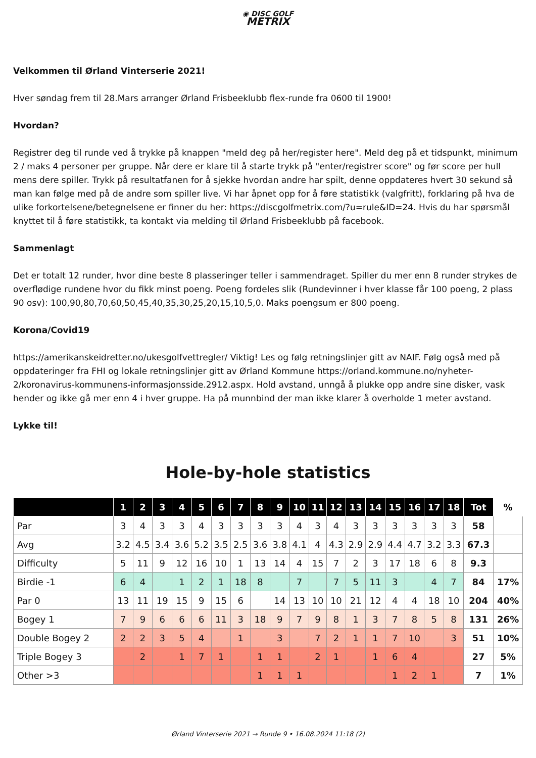◉ DISC GOLF
METRIX
Velkommen til Ørland Vinterserie 2021!
Hver søndag frem til 28.Mars arranger Ørland Frisbeeklubb flex-runde fra 0600 til 1900!
Hvordan?
Registrer deg til runde ved å trykke på knappen "meld deg på her/register here". Meld deg på et tidspunkt, minimum 2 / maks 4 personer per gruppe. Når dere er klare til å starte trykk på "enter/registrer score" og før score per hull mens dere spiller. Trykk på resultatfanen for å sjekke hvordan andre har spilt, denne oppdateres hvert 30 sekund så man kan følge med på de andre som spiller live. Vi har åpnet opp for å føre statistikk (valgfritt), forklaring på hva de ulike forkortelsene/betegnelsene er finner du her: https://discgolfmetrix.com/?u=rule&ID=24. Hvis du har spørsmål knyttet til å føre statistikk, ta kontakt via melding til Ørland Frisbeeklubb på facebook.
Sammenlagt
Det er totalt 12 runder, hvor dine beste 8 plasseringer teller i sammendraget. Spiller du mer enn 8 runder strykes de overflødige rundene hvor du fikk minst poeng. Poeng fordeles slik (Rundevinner i hver klasse får 100 poeng, 2 plass 90 osv): 100,90,80,70,60,50,45,40,35,30,25,20,15,10,5,0. Maks poengsum er 800 poeng.
Korona/Covid19
https://amerikanskeidretter.no/ukesgolfvettregler/ Viktig! Les og følg retningslinjer gitt av NAIF. Følg også med på oppdateringer fra FHI og lokale retningslinjer gitt av Ørland Kommune https://orland.kommune.no/nyheter-2/koronavirus-kommunens-informasjonsside.2912.aspx. Hold avstand, unngå å plukke opp andre sine disker, vask hender og ikke gå mer enn 4 i hver gruppe. Ha på munnbind der man ikke klarer å overholde 1 meter avstand.
Lykke til!
Hole-by-hole statistics
| | 1 | 2 | 3 | 4 | 5 | 6 | 7 | 8 | 9 | 10 | 11 | 12 | 13 | 14 | 15 | 16 | 17 | 18 | Tot | % |
| --- | --- | --- | --- | --- | --- | --- | --- | --- | --- | --- | --- | --- | --- | --- | --- | --- | --- | --- | --- | --- |
| Par | 3 | 4 | 3 | 3 | 4 | 3 | 3 | 3 | 3 | 4 | 3 | 4 | 3 | 3 | 3 | 3 | 3 | 3 | 58 | |
| Avg | 3.2 | 4.5 | 3.4 | 3.6 | 5.2 | 3.5 | 2.5 | 3.6 | 3.8 | 4.1 | 4 | 4.3 | 2.9 | 2.9 | 4.4 | 4.7 | 3.2 | 3.3 | 67.3 | |
| Difficulty | 5 | 11 | 9 | 12 | 16 | 10 | 1 | 13 | 14 | 4 | 15 | 7 | 2 | 3 | 17 | 18 | 6 | 8 | 9.3 | |
| Birdie -1 | 6 | 4 | | 1 | 2 | 1 | 18 | 8 | | 7 | | 7 | 5 | 11 | 3 | | 4 | 7 | 84 | 17% |
| Par 0 | 13 | 11 | 19 | 15 | 9 | 15 | 6 | | 14 | 13 | 10 | 10 | 21 | 12 | 4 | 4 | 18 | 10 | 204 | 40% |
| Bogey 1 | 7 | 9 | 6 | 6 | 6 | 11 | 3 | 18 | 9 | 7 | 9 | 8 | 1 | 3 | 7 | 8 | 5 | 8 | 131 | 26% |
| Double Bogey 2 | 2 | 2 | 3 | 5 | 4 | | 1 | | 3 | | 7 | 2 | 1 | 1 | 7 | 10 | | 3 | 51 | 10% |
| Triple Bogey 3 | | 2 | | 1 | 7 | 1 | | 1 | 1 | | 2 | 1 | | 1 | 6 | 4 | | | 27 | 5% |
| Other >3 | | | | | | | | 1 | 1 | 1 | | | | | 1 | 2 | 1 | | 7 | 1% |
Ørland Vinterserie 2021 → Runde 9 • 16.08.2024 11:18 (2)